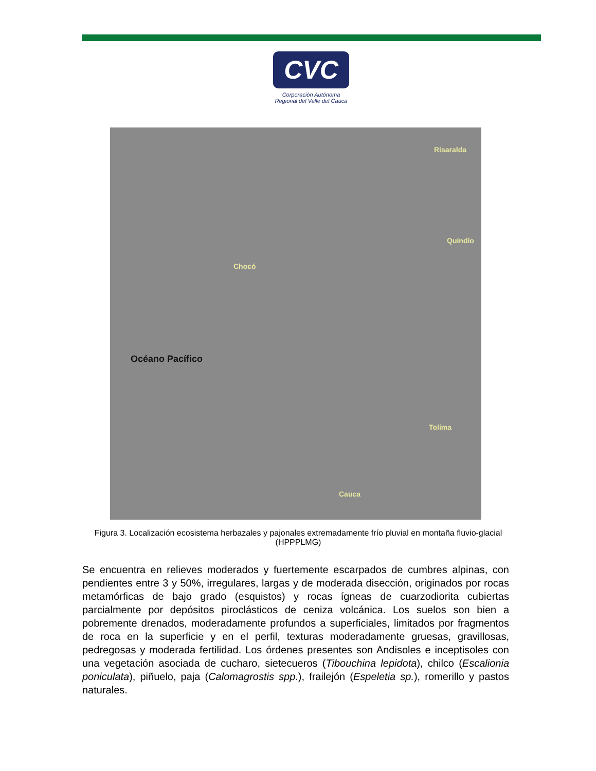CVC
Corporación Autónoma
Regional del Valle del Cauca
Risaralda
Quindío
Chocó
Tolima
Cauca
Océano Pacífico
Figura 3. Localización ecosistema herbazales y pajonales extremadamente frío pluvial en montaña fluvio-glacial (HPPPLMG)
Se encuentra en relieves moderados y fuertemente escarpados de cumbres alpinas, con pendientes entre 3 y 50%, irregulares, largas y de moderada disección, originados por rocas metamórficas de bajo grado (esquistos) y rocas ígneas de cuarzodiorita cubiertas parcialmente por depósitos piroclásticos de ceniza volcánica. Los suelos son bien a pobremente drenados, moderadamente profundos a superficiales, limitados por fragmentos de roca en la superficie y en el perfil, texturas moderadamente gruesas, gravillosas, pedregosas y moderada fertilidad. Los órdenes presentes son Andisoles e inceptisoles con una vegetación asociada de cucharo, sietecueros (Tibouchina lepidota), chilco (Escalionia poniculata), piñuelo, paja (Calomagrostis spp.), frailejón (Espeletia sp.), romerillo y pastos naturales.